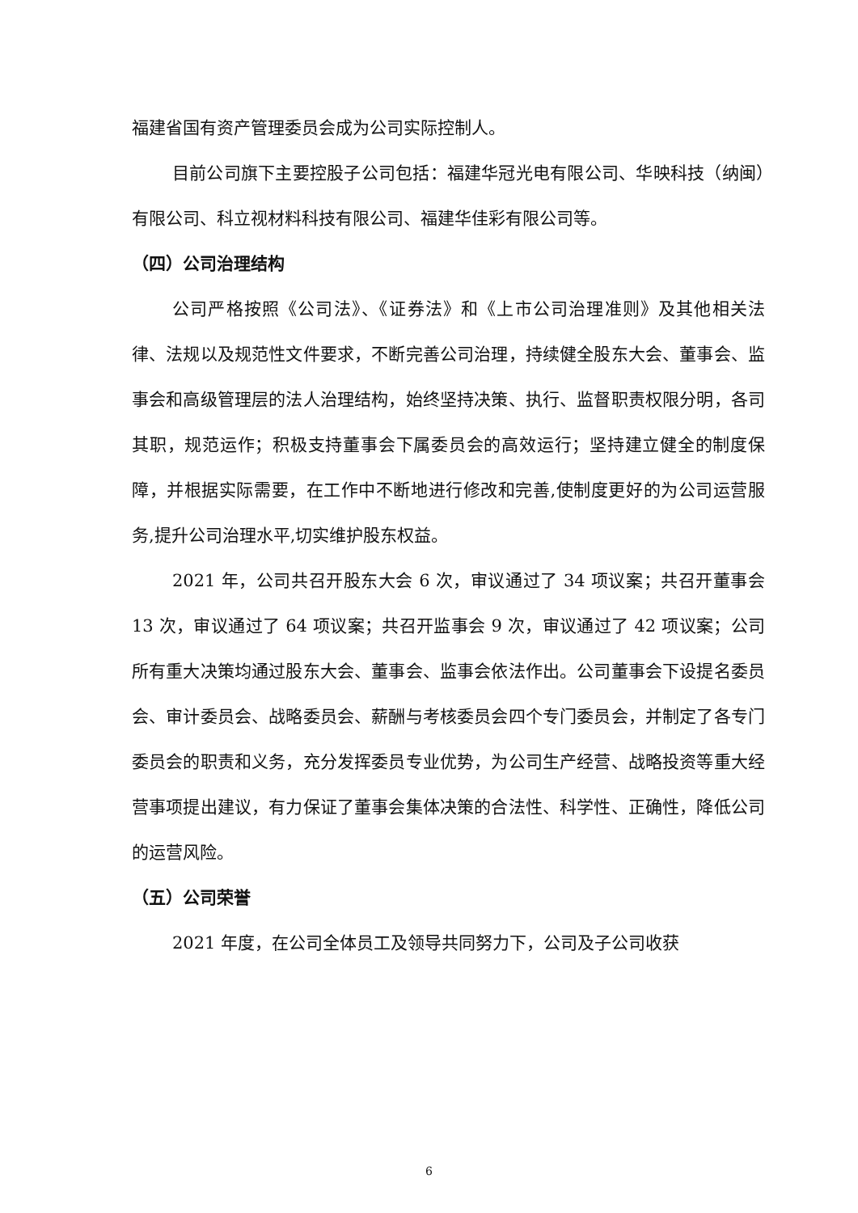福建省国有资产管理委员会成为公司实际控制人。
目前公司旗下主要控股子公司包括：福建华冠光电有限公司、华映科技（纳闽）有限公司、科立视材料科技有限公司、福建华佳彩有限公司等。
（四）公司治理结构
公司严格按照《公司法》、《证券法》和《上市公司治理准则》及其他相关法律、法规以及规范性文件要求，不断完善公司治理，持续健全股东大会、董事会、监事会和高级管理层的法人治理结构，始终坚持决策、执行、监督职责权限分明，各司其职，规范运作；积极支持董事会下属委员会的高效运行；坚持建立健全的制度保障，并根据实际需要，在工作中不断地进行修改和完善,使制度更好的为公司运营服务,提升公司治理水平,切实维护股东权益。
2021 年，公司共召开股东大会 6 次，审议通过了 34 项议案；共召开董事会 13 次，审议通过了 64 项议案；共召开监事会 9 次，审议通过了 42 项议案；公司所有重大决策均通过股东大会、董事会、监事会依法作出。公司董事会下设提名委员会、审计委员会、战略委员会、薪酬与考核委员会四个专门委员会，并制定了各专门委员会的职责和义务，充分发挥委员专业优势，为公司生产经营、战略投资等重大经营事项提出建议，有力保证了董事会集体决策的合法性、科学性、正确性，降低公司的运营风险。
（五）公司荣誉
2021 年度，在公司全体员工及领导共同努力下，公司及子公司收获
6